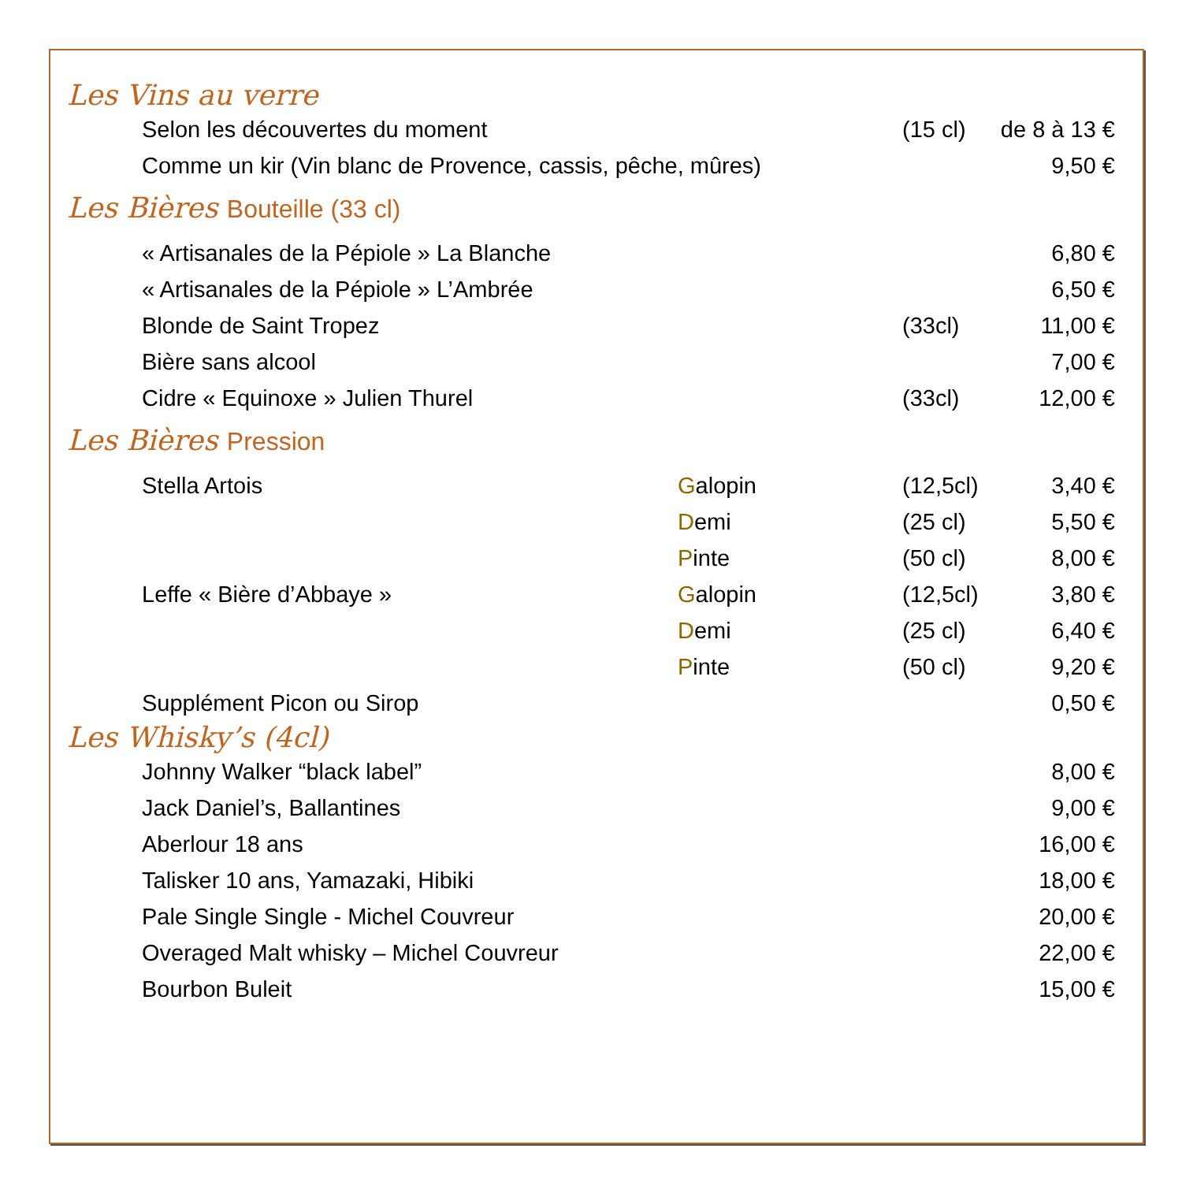Les Vins au verre
| Selon les découvertes du moment | (15 cl) | de 8 à 13 € |
| Comme un kir (Vin blanc de Provence, cassis, pêche, mûres) | | 9,50 € |
Les Bières Bouteille (33 cl)
| « Artisanales de la Pépiole » La Blanche | | 6,80 € |
| « Artisanales de la Pépiole » L’Ambrée | | 6,50 € |
| Blonde de Saint Tropez | (33cl) | 11,00 € |
| Bière sans alcool | | 7,00 € |
| Cidre « Equinoxe » Julien Thurel | (33cl) | 12,00 € |
Les Bières Pression
| Stella Artois | G alopin | (12,5cl) | 3,40 € |
| | D emi | (25 cl) | 5,50 € |
| | P inte | (50 cl) | 8,00 € |
| Leffe « Bière d’Abbaye » | G alopin | (12,5cl) | 3,80 € |
| | D emi | (25 cl) | 6,40 € |
| | P inte | (50 cl) | 9,20 € |
| Supplément Picon ou Sirop | | | 0,50 € |
Les Whisky’s (4cl)
| Johnny Walker “black label” | 8,00 € |
| Jack Daniel’s, Ballantines | 9,00 € |
| Aberlour 18 ans | 16,00 € |
| Talisker 10 ans, Yamazaki, Hibiki | 18,00 € |
| Pale Single Single - Michel Couvreur | 20,00 € |
| Overaged Malt whisky – Michel Couvreur | 22,00 € |
| Bourbon Buleit | 15,00 € |